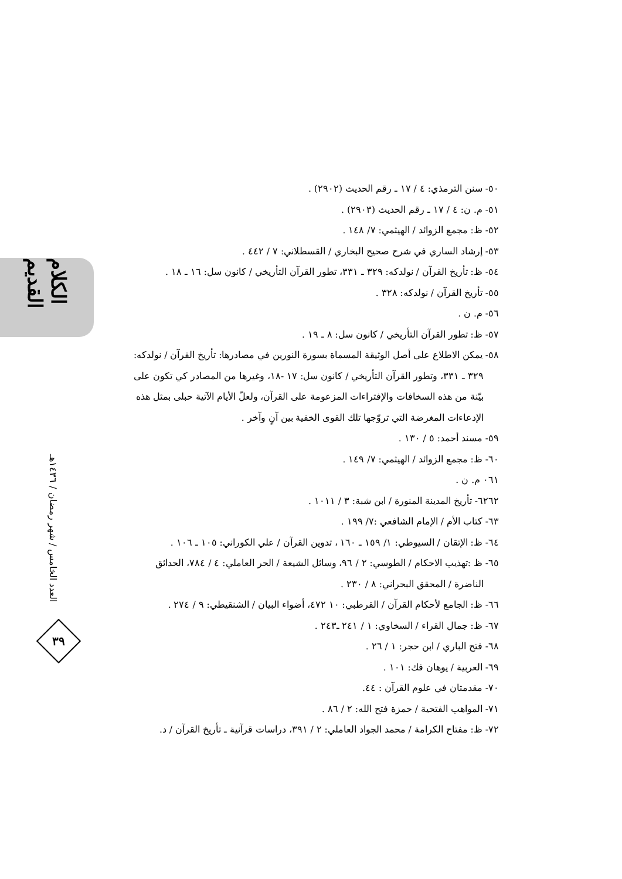الكلام القديم
العدد الخامس / شهر رمضان / ١٤٣٦هـ
٣٩
٥٠- سنن الترمذي: ٤ / ١٧ ـ رقم الحديث (٢٩٠٢) .
٥١- م. ن: ٤ / ١٧ ـ رقم الحديث (٢٩٠٣) .
٥٢- ظ: مجمع الزوائد / الهيثمي: ٧/ ١٤٨ .
٥٣- إرشاد الساري في شرح صحيح البخاري / القسطلاني: ٧ / ٤٤٢ .
٥٤- ظ: تأريخ القرآن / نولدكه: ٣٢٩ ـ ٣٣١، تطور القرآن التأريخي / كانون سل: ١٦ ـ ١٨ .
٥٥- تأريخ القرآن / نولدكه: ٣٢٨ .
٥٦- م. ن .
٥٧- ظ: تطور القرآن التأريخي / كانون سل: ٨ ـ ١٩ .
٥٨- يمكن الاطلاع على أصل الوثيقة المسماة بسورة النورين في مصادرها: تأريخ القرآن / نولدكه:
٣٢٩ ـ ٣٣١، وتطور القرآن التأريخي / كانون سل: ١٧ -١٨، وغيرها من المصادر كي تكون على بيّنة من هذه السخافات والإفتراءات المزعومة على القرآن، ولعلّ الأيام الآتية حبلى بمثل هذه الإدعاءات المغرضة التي تروّجها تلك القوى الخفية بين آنٍ وآخر .
٥٩- مسند أحمد: ٥ / ١٣٠ .
٦٠- ظ: مجمع الزوائد / الهيثمي: ٧/ ١٤٩ .
٠٦١ م. ن .
٦٢٦٢- تأريخ المدينة المنورة / ابن شبة: ٣ / ١٠١١ .
٦٣- كتاب الأم / الإمام الشافعي :٧/ ١٩٩ .
٦٤- ظ: الإتقان / السيوطي: ١/ ١٥٩ ـ ١٦٠ ، تدوين القرآن / علي الكوراني: ١٠٥ ـ ١٠٦ .
٦٥- ظ :تهذيب الاحكام / الطوسي: ٢ / ٩٦، وسائل الشيعة / الحر العاملي: ٤ / ٧٨٤، الحدائق
الناضرة / المحقق البحراني: ٨ / ٢٣٠ .
٦٦- ظ: الجامع لأحكام القرآن / القرطبي: ١٠ ٤٧٢، أضواء البيان / الشنقيطي: ٩ / ٢٧٤ .
٦٧- ظ: جمال القراء / السخاوي: ١ / ٢٤١ ـ٢٤٣ .
٦٨- فتح الباري / ابن حجر: ١ / ٢٦ .
٦٩- العربية / يوهان فك: ١٠١ .
٧٠- مقدمتان في علوم القرآن : ٤٤.
٧١- المواهب الفتحية / حمزة فتح الله: ٢ / ٨٦ .
٧٢- ظ: مفتاح الكرامة / محمد الجواد العاملي: ٢ / ٣٩١، دراسات قرآنية ـ تأريخ القرآن / د.